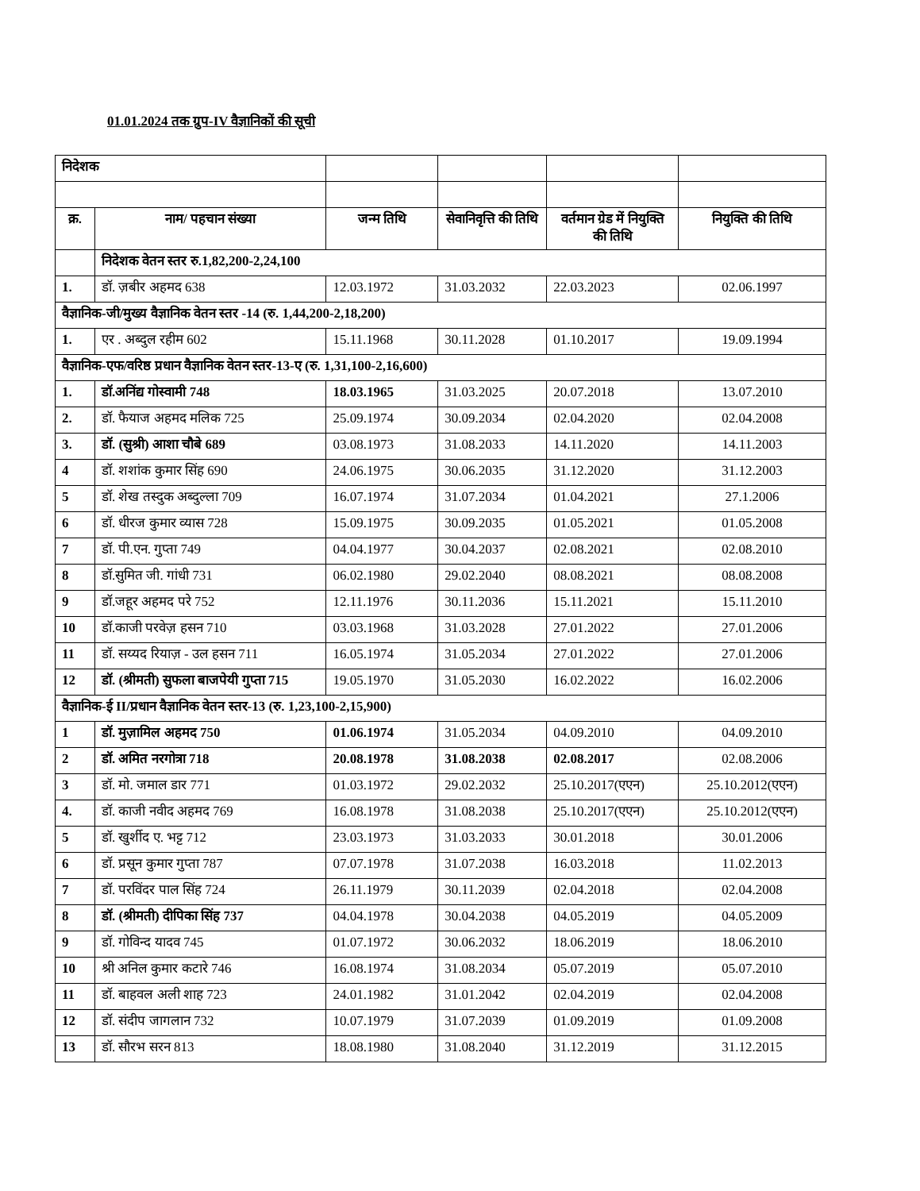01.01.2024 तक ग्रुप-IV वैज्ञानिकों की सूची
| निदेशक | | | | | |
| क्र. | नाम/ पहचान संख्या | जन्म तिथि | सेवानिवृत्ति की तिथि | वर्तमान ग्रेड में नियुक्ति की तिथि | नियुक्ति की तिथि |
| | निदेशक वेतन स्तर रु.1,82,200-2,24,100 | | | | |
| 1. | डॉ. ज़बीर अहमद 638 | 12.03.1972 | 31.03.2032 | 22.03.2023 | 02.06.1997 |
| वैज्ञानिक-जी/मुख्य वैज्ञानिक वेतन स्तर -14 (रु. 1,44,200-2,18,200) | | | | | |
| 1. | एर . अब्दुल रहीम 602 | 15.11.1968 | 30.11.2028 | 01.10.2017 | 19.09.1994 |
| वैज्ञानिक-एफ/वरिष्ठ प्रधान वैज्ञानिक वेतन स्तर-13-ए (रु. 1,31,100-2,16,600) | | | | | |
| 1. | डॉ.अनिंद्य गोस्वामी 748 | 18.03.1965 | 31.03.2025 | 20.07.2018 | 13.07.2010 |
| 2. | डॉ. फैयाज अहमद मलिक 725 | 25.09.1974 | 30.09.2034 | 02.04.2020 | 02.04.2008 |
| 3. | डॉ. (सुश्री) आशा चौबे 689 | 03.08.1973 | 31.08.2033 | 14.11.2020 | 14.11.2003 |
| 4 | डॉ. शशांक कुमार सिंह 690 | 24.06.1975 | 30.06.2035 | 31.12.2020 | 31.12.2003 |
| 5 | डॉ. शेख तस्दुक अब्दुल्ला 709 | 16.07.1974 | 31.07.2034 | 01.04.2021 | 27.1.2006 |
| 6 | डॉ. धीरज कुमार व्यास 728 | 15.09.1975 | 30.09.2035 | 01.05.2021 | 01.05.2008 |
| 7 | डॉ. पी.एन. गुप्ता 749 | 04.04.1977 | 30.04.2037 | 02.08.2021 | 02.08.2010 |
| 8 | डॉ.सुमित जी. गांधी 731 | 06.02.1980 | 29.02.2040 | 08.08.2021 | 08.08.2008 |
| 9 | डॉ.जहूर अहमद परे 752 | 12.11.1976 | 30.11.2036 | 15.11.2021 | 15.11.2010 |
| 10 | डॉ.काजी परवेज़ हसन 710 | 03.03.1968 | 31.03.2028 | 27.01.2022 | 27.01.2006 |
| 11 | डॉ. सय्यद रियाज़ - उल हसन 711 | 16.05.1974 | 31.05.2034 | 27.01.2022 | 27.01.2006 |
| 12 | डॉ. (श्रीमती) सुफला बाजपेयी गुप्ता 715 | 19.05.1970 | 31.05.2030 | 16.02.2022 | 16.02.2006 |
| वैज्ञानिक-ई II/प्रधान वैज्ञानिक वेतन स्तर-13 (रु. 1,23,100-2,15,900) | | | | | |
| 1 | डॉ. मुज़ामिल अहमद 750 | 01.06.1974 | 31.05.2034 | 04.09.2010 | 04.09.2010 |
| 2 | डॉ. अमित नरगोत्रा 718 | 20.08.1978 | 31.08.2038 | 02.08.2017 | 02.08.2006 |
| 3 | डॉ. मो. जमाल डार 771 | 01.03.1972 | 29.02.2032 | 25.10.2017(एएन) | 25.10.2012(एएन) |
| 4. | डॉ. काजी नवीद अहमद 769 | 16.08.1978 | 31.08.2038 | 25.10.2017(एएन) | 25.10.2012(एएन) |
| 5 | डॉ. खुर्शीद ए. भट्ट 712 | 23.03.1973 | 31.03.2033 | 30.01.2018 | 30.01.2006 |
| 6 | डॉ. प्रसून कुमार गुप्ता 787 | 07.07.1978 | 31.07.2038 | 16.03.2018 | 11.02.2013 |
| 7 | डॉ. परविंदर पाल सिंह 724 | 26.11.1979 | 30.11.2039 | 02.04.2018 | 02.04.2008 |
| 8 | डॉ. (श्रीमती) दीपिका सिंह 737 | 04.04.1978 | 30.04.2038 | 04.05.2019 | 04.05.2009 |
| 9 | डॉ. गोविन्द यादव 745 | 01.07.1972 | 30.06.2032 | 18.06.2019 | 18.06.2010 |
| 10 | श्री अनिल कुमार कटारे 746 | 16.08.1974 | 31.08.2034 | 05.07.2019 | 05.07.2010 |
| 11 | डॉ. बाहवल अली शाह 723 | 24.01.1982 | 31.01.2042 | 02.04.2019 | 02.04.2008 |
| 12 | डॉ. संदीप जागलान 732 | 10.07.1979 | 31.07.2039 | 01.09.2019 | 01.09.2008 |
| 13 | डॉ. सौरभ सरन 813 | 18.08.1980 | 31.08.2040 | 31.12.2019 | 31.12.2015 |